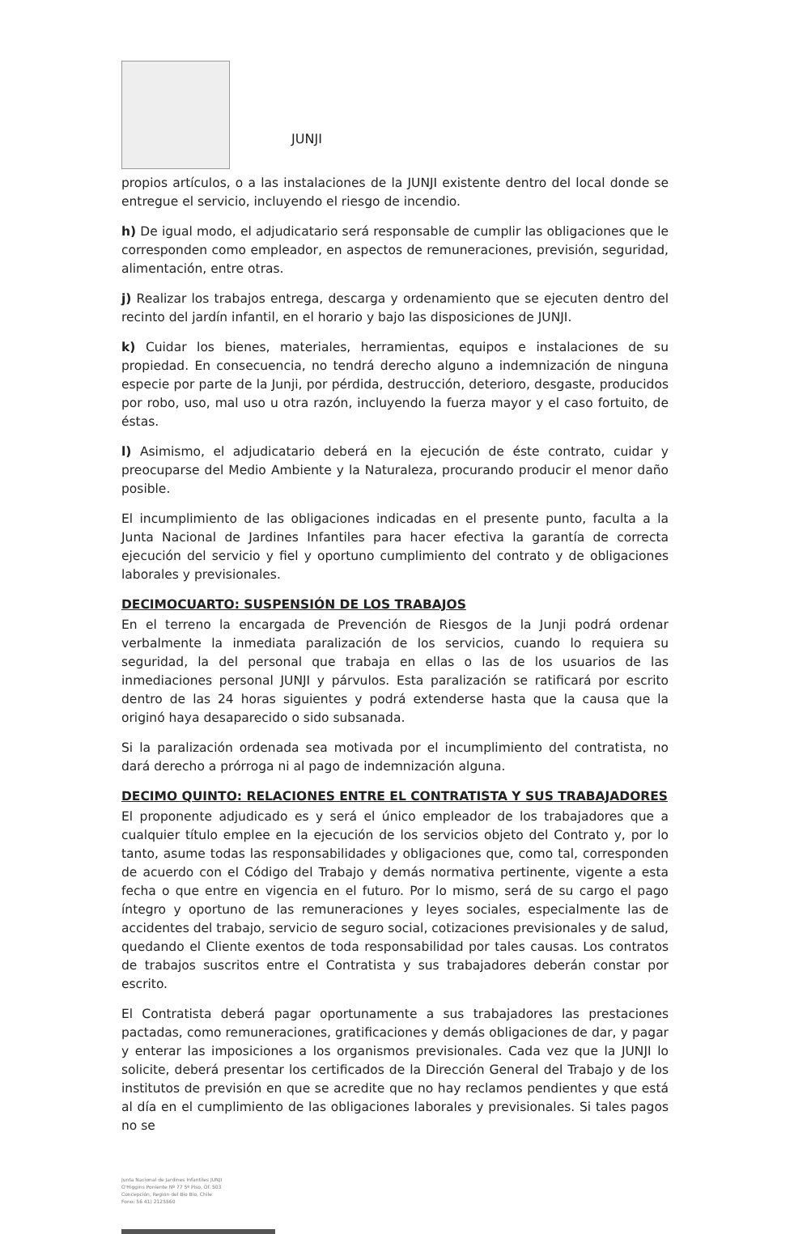JUNJI
propios artículos, o a las instalaciones de la JUNJI existente dentro del local donde se entregue el servicio, incluyendo el riesgo de incendio.
h) De igual modo, el adjudicatario será responsable de cumplir las obligaciones que le corresponden como empleador, en aspectos de remuneraciones, previsión, seguridad, alimentación, entre otras.
j) Realizar los trabajos entrega, descarga y ordenamiento que se ejecuten dentro del recinto del jardín infantil, en el horario y bajo las disposiciones de JUNJI.
k) Cuidar los bienes, materiales, herramientas, equipos e instalaciones de su propiedad. En consecuencia, no tendrá derecho alguno a indemnización de ninguna especie por parte de la Junji, por pérdida, destrucción, deterioro, desgaste, producidos por robo, uso, mal uso u otra razón, incluyendo la fuerza mayor y el caso fortuito, de éstas.
l) Asimismo, el adjudicatario deberá en la ejecución de éste contrato, cuidar y preocuparse del Medio Ambiente y la Naturaleza, procurando producir el menor daño posible.
El incumplimiento de las obligaciones indicadas en el presente punto, faculta a la Junta Nacional de Jardines Infantiles para hacer efectiva la garantía de correcta ejecución del servicio y fiel y oportuno cumplimiento del contrato y de obligaciones laborales y previsionales.
DECIMOCUARTO: SUSPENSIÓN DE LOS TRABAJOS
En el terreno la encargada de Prevención de Riesgos de la Junji podrá ordenar verbalmente la inmediata paralización de los servicios, cuando lo requiera su seguridad, la del personal que trabaja en ellas o las de los usuarios de las inmediaciones personal JUNJI y párvulos. Esta paralización se ratificará por escrito dentro de las 24 horas siguientes y podrá extenderse hasta que la causa que la originó haya desaparecido o sido subsanada.
Si la paralización ordenada sea motivada por el incumplimiento del contratista, no dará derecho a prórroga ni al pago de indemnización alguna.
DECIMO QUINTO: RELACIONES ENTRE EL CONTRATISTA Y SUS TRABAJADORES
El proponente adjudicado es y será el único empleador de los trabajadores que a cualquier título emplee en la ejecución de los servicios objeto del Contrato y, por lo tanto, asume todas las responsabilidades y obligaciones que, como tal, corresponden de acuerdo con el Código del Trabajo y demás normativa pertinente, vigente a esta fecha o que entre en vigencia en el futuro. Por lo mismo, será de su cargo el pago íntegro y oportuno de las remuneraciones y leyes sociales, especialmente las de accidentes del trabajo, servicio de seguro social, cotizaciones previsionales y de salud, quedando el Cliente exentos de toda responsabilidad por tales causas. Los contratos de trabajos suscritos entre el Contratista y sus trabajadores deberán constar por escrito.
El Contratista deberá pagar oportunamente a sus trabajadores las prestaciones pactadas, como remuneraciones, gratificaciones y demás obligaciones de dar, y pagar y enterar las imposiciones a los organismos previsionales. Cada vez que la JUNJI lo solicite, deberá presentar los certificados de la Dirección General del Trabajo y de los institutos de previsión en que se acredite que no hay reclamos pendientes y que está al día en el cumplimiento de las obligaciones laborales y previsionales. Si tales pagos no se
Junta Nacional de Jardines Infantiles JUNJI
O'Higgins Poniente Nº 77 5º Piso, Of. 503
Concepción, Región del Bío Bío, Chile
Fono: 56 41) 2125560